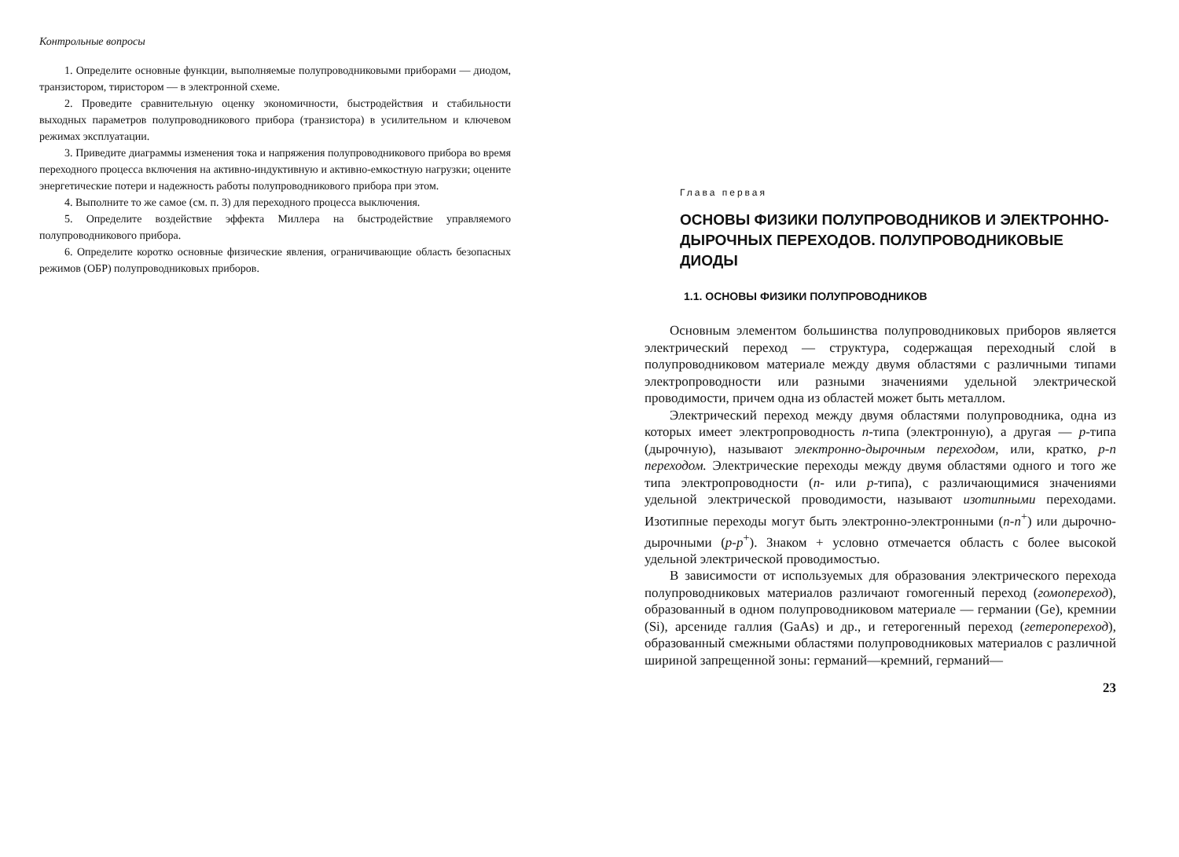Контрольные вопросы
1. Определите основные функции, выполняемые полупроводниковыми приборами — диодом, транзистором, тиристором — в электронной схеме.
2. Проведите сравнительную оценку экономичности, быстродействия и стабильности выходных параметров полупроводникового прибора (транзистора) в усилительном и ключевом режимах эксплуатации.
3. Приведите диаграммы изменения тока и напряжения полупроводникового прибора во время переходного процесса включения на активно-индуктивную и активно-емкостную нагрузки; оцените энергетические потери и надежность работы полупроводникового прибора при этом.
4. Выполните то же самое (см. п. 3) для переходного процесса выключения.
5. Определите воздействие эффекта Миллера на быстродействие управляемого полупроводникового прибора.
6. Определите коротко основные физические явления, ограничивающие область безопасных режимов (ОБР) полупроводниковых приборов.
Глава первая
ОСНОВЫ ФИЗИКИ ПОЛУПРОВОДНИКОВ И ЭЛЕКТРОННО-ДЫРОЧНЫХ ПЕРЕХОДОВ. ПОЛУПРОВОДНИКОВЫЕ ДИОДЫ
1.1. ОСНОВЫ ФИЗИКИ ПОЛУПРОВОДНИКОВ
Основным элементом большинства полупроводниковых приборов является электрический переход — структура, содержащая переходный слой в полупроводниковом материале между двумя областями с различными типами электропроводности или разными значениями удельной электрической проводимости, причем одна из областей может быть металлом.
Электрический переход между двумя областями полупроводника, одна из которых имеет электропроводность n-типа (электронную), а другая — p-типа (дырочную), называют электронно-дырочным переходом, или, кратко, p-n переходом. Электрические переходы между двумя областями одного и того же типа электропроводности (n- или p-типа), с различающимися значениями удельной электрической проводимости, называют изотипными переходами. Изотипные переходы могут быть электронно-электронными (n-n<sup>+</sup>) или дырочно-дырочными (p-p<sup>+</sup>). Знаком + условно отмечается область с более высокой удельной электрической проводимостью.
В зависимости от используемых для образования электрического перехода полупроводниковых материалов различают гомогенный переход (гомопереход), образованный в одном полупроводниковом материале — германии (Ge), кремнии (Si), арсениде галлия (GaAs) и др., и гетерогенный переход (гетеропереход), образованный смежными областями полупроводниковых материалов с различной шириной запрещенной зоны: германий—кремний, германий—
23